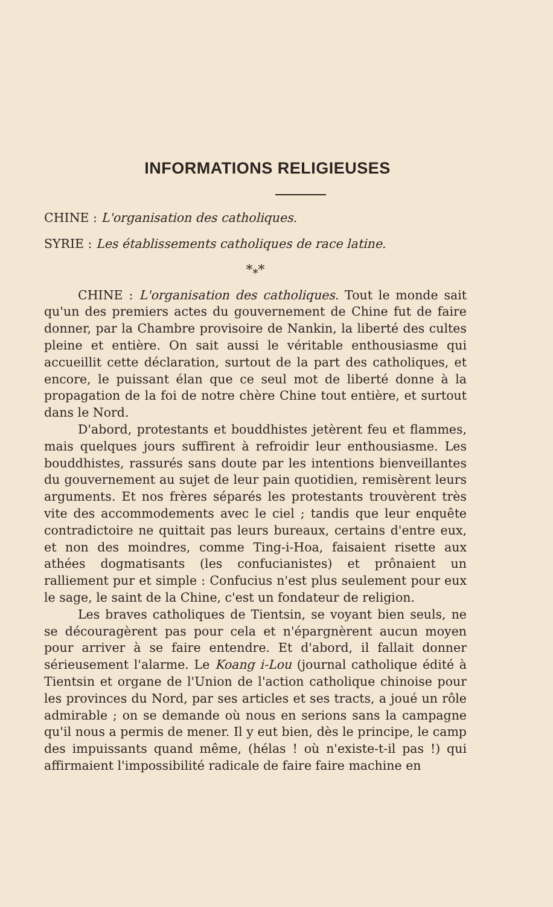INFORMATIONS RELIGIEUSES
CHINE : L'organisation des catholiques.
SYRIE : Les établissements catholiques de race latine.
*<sub>*</sub>*
CHINE : L'organisation des catholiques. Tout le monde sait qu'un des premiers actes du gouvernement de Chine fut de faire donner, par la Chambre provisoire de Nankin, la liberté des cultes pleine et entière. On sait aussi le véritable enthousiasme qui accueillit cette déclaration, surtout de la part des catholiques, et encore, le puissant élan que ce seul mot de liberté donne à la propagation de la foi de notre chère Chine tout entière, et surtout dans le Nord.
D'abord, protestants et bouddhistes jetèrent feu et flammes, mais quelques jours suffirent à refroidir leur enthousiasme. Les bouddhistes, rassurés sans doute par les intentions bienveillantes du gouvernement au sujet de leur pain quotidien, remisèrent leurs arguments. Et nos frères séparés les protestants trouvèrent très vite des accommodements avec le ciel ; tandis que leur enquête contradictoire ne quittait pas leurs bureaux, certains d'entre eux, et non des moindres, comme Ting-i-Hoa, faisaient risette aux athées dogmatisants (les confucianistes) et prônaient un ralliement pur et simple : Confucius n'est plus seulement pour eux le sage, le saint de la Chine, c'est un fondateur de religion.
Les braves catholiques de Tientsin, se voyant bien seuls, ne se découragèrent pas pour cela et n'épargnèrent aucun moyen pour arriver à se faire entendre. Et d'abord, il fallait donner sérieusement l'alarme. Le Koang i-Lou (journal catholique édité à Tientsin et organe de l'Union de l'action catholique chinoise pour les provinces du Nord, par ses articles et ses tracts, a joué un rôle admirable ; on se demande où nous en serions sans la campagne qu'il nous a permis de mener. Il y eut bien, dès le principe, le camp des impuissants quand même, (hélas ! où n'existe-t-il pas !) qui affirmaient l'impossibilité radicale de faire faire machine en